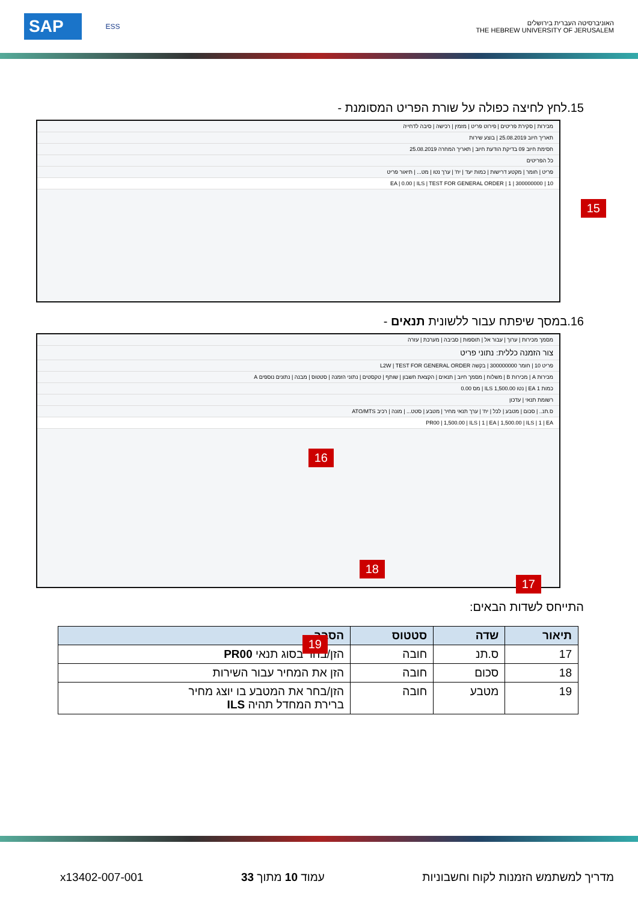SAP ESS
האוניברסיטה העברית בירושלים
THE HEBREW UNIVERSITY OF JERUSALEM
15.לחץ לחיצה כפולה על שורת הפריט המסומנת -
מכירות | סקירת פריטים | פירוט פריט | מזמין | רכישה | סיבה לדחייה
תאריך חיוב 25.08.2019 | בוצע שירות
חסימת חיוב 09 בדיקת הודעת חיוב | תאריך המחרה 25.08.2019
כל הפריטים
פריט | חומר | מקטע דרישות | כמות יעד | יח' | ערך נטו | מט... | תיאור פריט
10 | 300000000 | 1 | EA | 0.00 | ILS | TEST FOR GENERAL ORDER
15
16.במסך שיפתח עבור ללשונית תנאים -
מסמך מכירות | ערוך | עבור אל | תוספות | סביבה | מערכת | עזרה
צור הזמנה כללית: נתוני פריט
פריט 10 | חומר 300000000 | בקשה L2W | TEST FOR GENERAL ORDER
מכירות A | מכירות B | משלוח | מסמך חיוב | תנאים | הקצאת חשבון | שותף | טקסטים | נתוני הזמנה | סטטוס | מבנה | נתונים נוספים A
כמות 1 EA | נטו 1,500.00 ILS | מס 0.00
רשומת תנאי | עדכון
ס.תנ.. | סכום | מטבע | לכל | יח' | ערך תנאי מחיר | מטבע | סטט... | מונה | רכיב ATO/MTS
PR00 | 1,500.00 | ILS | 1 | EA | 1,500.00 | ILS | 1 | EA
16
18
17
19
התייחס לשדות הבאים:
| תיאור | שדה | סטטוס | הסבר |
| --- | --- | --- | --- |
| 17 | ס.תנ | חובה | הזן/בחר בסוג תנאי PR00 |
| 18 | סכום | חובה | הזן את המחיר עבור השירות |
| 19 | מטבע | חובה | הזן/בחר את המטבע בו יוצג מחיר ברירת המחדל תהיה ILS |
מדריך למשתמש הזמנות לקוח וחשבוניות עמוד 10 מתוך 33 x13402-007-001